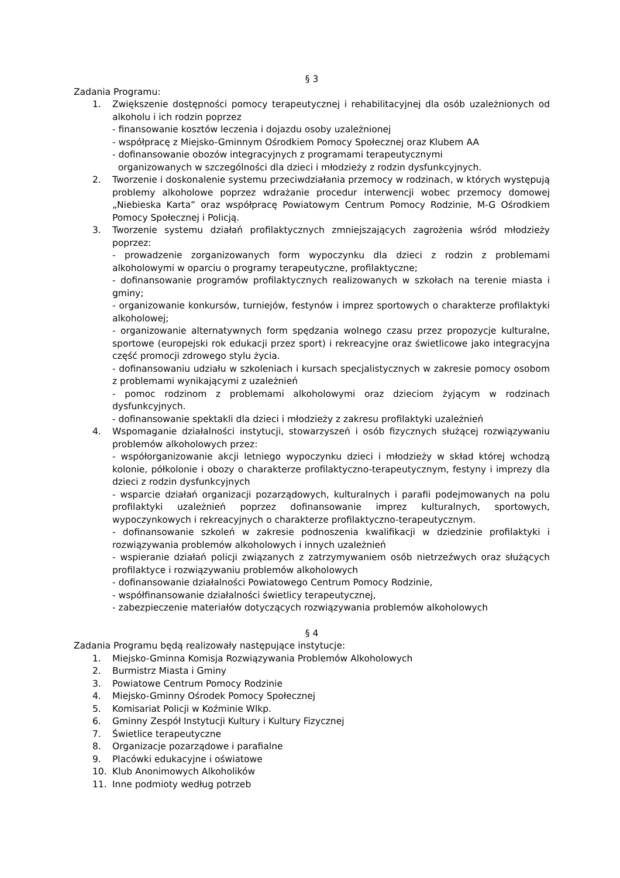§ 3
Zadania Programu:
1. Zwiększenie dostępności pomocy terapeutycznej i rehabilitacyjnej dla osób uzależnionych od alkoholu i ich rodzin poprzez
- finansowanie kosztów leczenia i dojazdu osoby uzależnionej
- współpracę z Miejsko-Gminnym Ośrodkiem Pomocy Społecznej oraz Klubem AA
- dofinansowanie obozów integracyjnych z programami terapeutycznymi
organizowanych w szczególności dla dzieci i młodzieży z rodzin dysfunkcyjnych.
2. Tworzenie i doskonalenie systemu przeciwdziałania przemocy w rodzinach, w których występują problemy alkoholowe poprzez wdrażanie procedur interwencji wobec przemocy domowej „Niebieska Karta” oraz współpracę Powiatowym Centrum Pomocy Rodzinie, M-G Ośrodkiem Pomocy Społecznej i Policją.
3. Tworzenie systemu działań profilaktycznych zmniejszających zagrożenia wśród młodzieży poprzez:
- prowadzenie zorganizowanych form wypoczynku dla dzieci z rodzin z problemami alkoholowymi w oparciu o programy terapeutyczne, profilaktyczne;
- dofinansowanie programów profilaktycznych realizowanych w szkołach na terenie miasta i gminy;
- organizowanie konkursów, turniejów, festynów i imprez sportowych o charakterze profilaktyki alkoholowej;
- organizowanie alternatywnych form spędzania wolnego czasu przez propozycje kulturalne, sportowe (europejski rok edukacji przez sport) i rekreacyjne oraz świetlicowe jako integracyjna część promocji zdrowego stylu życia.
- dofinansowaniu udziału w szkoleniach i kursach specjalistycznych w zakresie pomocy osobom z problemami wynikającymi z uzależnień
- pomoc rodzinom z problemami alkoholowymi oraz dzieciom żyjącym w rodzinach dysfunkcyjnych.
- dofinansowanie spektakli dla dzieci i młodzieży z zakresu profilaktyki uzależnień
4. Wspomaganie działalności instytucji, stowarzyszeń i osób fizycznych służącej rozwiązywaniu problemów alkoholowych przez:
- współorganizowanie akcji letniego wypoczynku dzieci i młodzieży w skład której wchodzą kolonie, półkolonie i obozy o charakterze profilaktyczno-terapeutycznym, festyny i imprezy dla dzieci z rodzin dysfunkcyjnych
- wsparcie działań organizacji pozarządowych, kulturalnych i parafii podejmowanych na polu profilaktyki uzależnień poprzez dofinansowanie imprez kulturalnych, sportowych, wypoczynkowych i rekreacyjnych o charakterze profilaktyczno-terapeutycznym.
- dofinansowanie szkoleń w zakresie podnoszenia kwalifikacji w dziedzinie profilaktyki i rozwiązywania problemów alkoholowych i innych uzależnień
- wspieranie działań policji związanych z zatrzymywaniem osób nietrzeźwych oraz służących profilaktyce i rozwiązywaniu problemów alkoholowych
- dofinansowanie działalności Powiatowego Centrum Pomocy Rodzinie,
- współfinansowanie działalności świetlicy terapeutycznej,
- zabezpieczenie materiałów dotyczących rozwiązywania problemów alkoholowych
§ 4
Zadania Programu będą realizowały następujące instytucje:
1. Miejsko-Gminna Komisja Rozwiązywania Problemów Alkoholowych
2. Burmistrz Miasta i Gminy
3. Powiatowe Centrum Pomocy Rodzinie
4. Miejsko-Gminny Ośrodek Pomocy Społecznej
5. Komisariat Policji w Koźminie Wlkp.
6. Gminny Zespół Instytucji Kultury i Kultury Fizycznej
7. Świetlice terapeutyczne
8. Organizacje pozarządowe i parafialne
9. Placówki edukacyjne i oświatowe
10. Klub Anonimowych Alkoholików
11. Inne podmioty według potrzeb